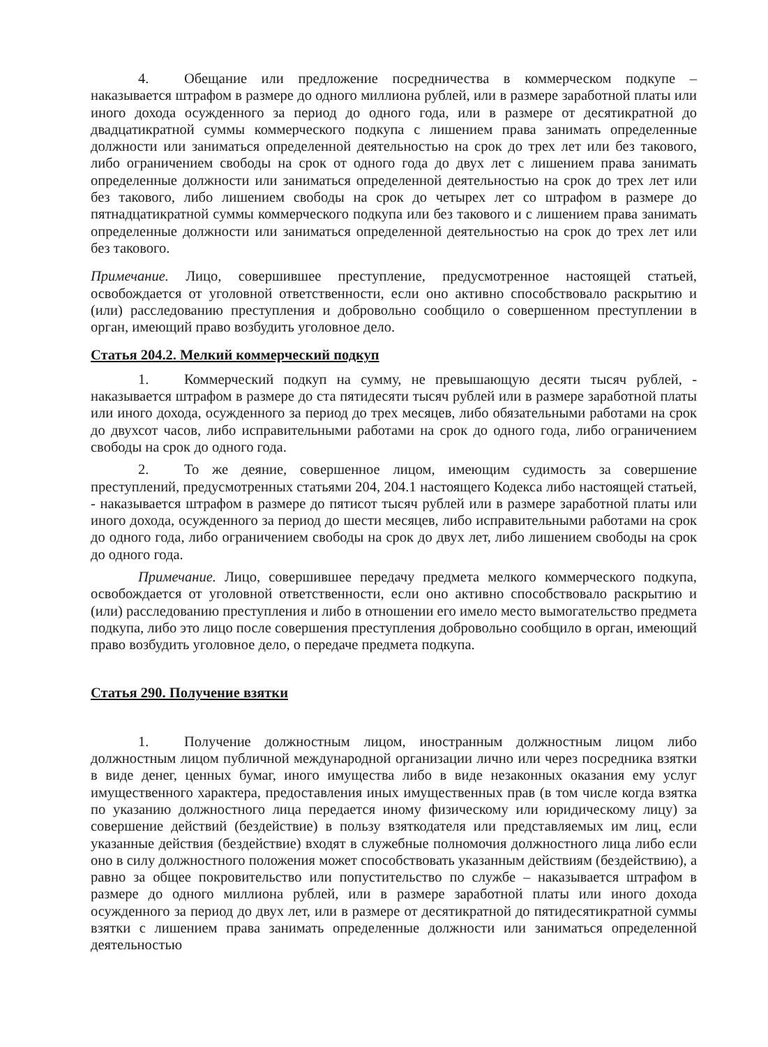4. Обещание или предложение посредничества в коммерческом подкупе – наказывается штрафом в размере до одного миллиона рублей, или в размере заработной платы или иного дохода осужденного за период до одного года, или в размере от десятикратной до двадцатикратной суммы коммерческого подкупа с лишением права занимать определенные должности или заниматься определенной деятельностью на срок до трех лет или без такового, либо ограничением свободы на срок от одного года до двух лет с лишением права занимать определенные должности или заниматься определенной деятельностью на срок до трех лет или без такового, либо лишением свободы на срок до четырех лет со штрафом в размере до пятнадцатикратной суммы коммерческого подкупа или без такового и с лишением права занимать определенные должности или заниматься определенной деятельностью на срок до трех лет или без такового.
Примечание. Лицо, совершившее преступление, предусмотренное настоящей статьей, освобождается от уголовной ответственности, если оно активно способствовало раскрытию и (или) расследованию преступления и добровольно сообщило о совершенном преступлении в орган, имеющий право возбудить уголовное дело.
Статья 204.2. Мелкий коммерческий подкуп
1. Коммерческий подкуп на сумму, не превышающую десяти тысяч рублей, - наказывается штрафом в размере до ста пятидесяти тысяч рублей или в размере заработной платы или иного дохода, осужденного за период до трех месяцев, либо обязательными работами на срок до двухсот часов, либо исправительными работами на срок до одного года, либо ограничением свободы на срок до одного года.
2. То же деяние, совершенное лицом, имеющим судимость за совершение преступлений, предусмотренных статьями 204, 204.1 настоящего Кодекса либо настоящей статьей, - наказывается штрафом в размере до пятисот тысяч рублей или в размере заработной платы или иного дохода, осужденного за период до шести месяцев, либо исправительными работами на срок до одного года, либо ограничением свободы на срок до двух лет, либо лишением свободы на срок до одного года.
Примечание. Лицо, совершившее передачу предмета мелкого коммерческого подкупа, освобождается от уголовной ответственности, если оно активно способствовало раскрытию и (или) расследованию преступления и либо в отношении его имело место вымогательство предмета подкупа, либо это лицо после совершения преступления добровольно сообщило в орган, имеющий право возбудить уголовное дело, о передаче предмета подкупа.
Статья 290. Получение взятки
1. Получение должностным лицом, иностранным должностным лицом либо должностным лицом публичной международной организации лично или через посредника взятки в виде денег, ценных бумаг, иного имущества либо в виде незаконных оказания ему услуг имущественного характера, предоставления иных имущественных прав (в том числе когда взятка по указанию должностного лица передается иному физическому или юридическому лицу) за совершение действий (бездействие) в пользу взяткодателя или представляемых им лиц, если указанные действия (бездействие) входят в служебные полномочия должностного лица либо если оно в силу должностного положения может способствовать указанным действиям (бездействию), а равно за общее покровительство или попустительство по службе – наказывается штрафом в размере до одного миллиона рублей, или в размере заработной платы или иного дохода осужденного за период до двух лет, или в размере от десятикратной до пятидесятикратной суммы взятки с лишением права занимать определенные должности или заниматься определенной деятельностью